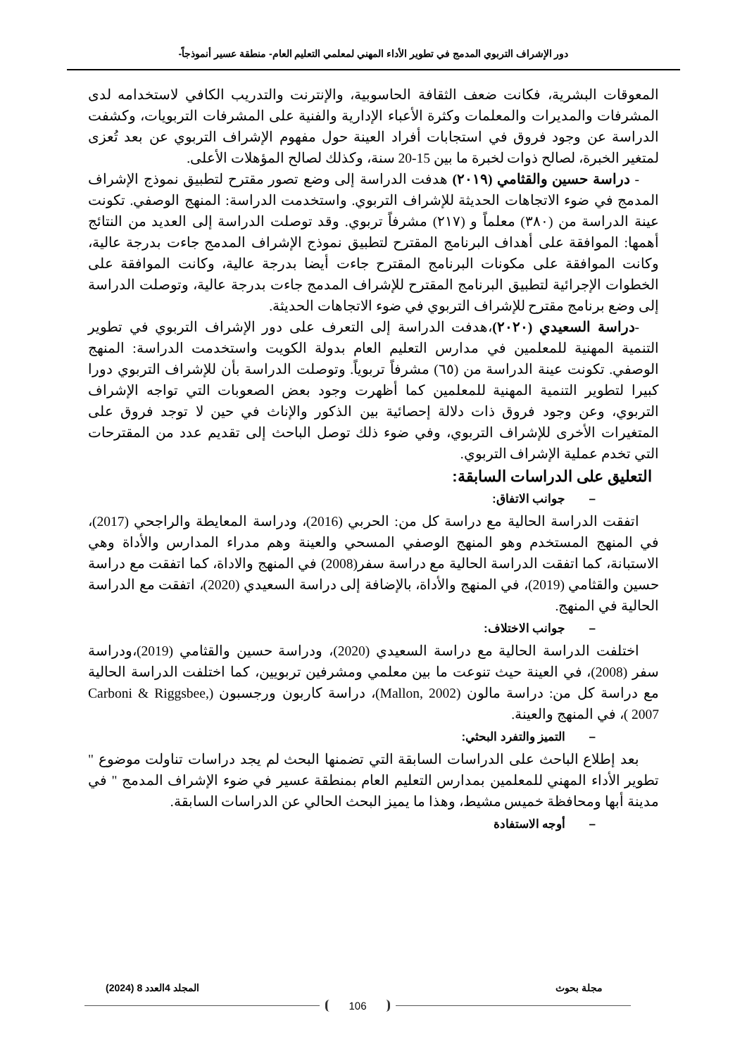دور الإشراف التربوي المدمج في تطوير الأداء المهني لمعلمي التعليم العام- منطقة عسير أنموذجاً-
المعوقات البشرية، فكانت ضعف الثقافة الحاسوبية، والإنترنت والتدريب الكافي لاستخدامه لدى المشرفات والمديرات والمعلمات وكثرة الأعباء الإدارية والفنية على المشرفات التربويات، وكشفت الدراسة عن وجود فروق في استجابات أفراد العينة حول مفهوم الإشراف التربوي عن بعد تُعزى لمتغير الخبرة، لصالح ذوات لخبرة ما بين 15-20 سنة، وكذلك لصالح المؤهلات الأعلى.
- دراسة حسين والقثامي (٢٠١٩) هدفت الدراسة إلى وضع تصور مقترح لتطبيق نموذج الإشراف المدمج في ضوء الاتجاهات الحديثة للإشراف التربوي. واستخدمت الدراسة: المنهج الوصفي. تكونت عينة الدراسة من (٣٨٠) معلماً و (٢١٧) مشرفاً تربوي. وقد توصلت الدراسة إلى العديد من النتائج أهمها: الموافقة على أهداف البرنامج المقترح لتطبيق نموذج الإشراف المدمج جاءت بدرجة عالية، وكانت الموافقة على مكونات البرنامج المقترح جاءت أيضا بدرجة عالية، وكانت الموافقة على الخطوات الإجرائية لتطبيق البرنامج المقترح للإشراف المدمج جاءت بدرجة عالية، وتوصلت الدراسة إلى وضع برنامج مقترح للإشراف التربوي في ضوء الاتجاهات الحديثة.
-دراسة السعيدي (٢٠٢٠)،هدفت الدراسة إلى التعرف على دور الإشراف التربوي في تطوير التنمية المهنية للمعلمين في مدارس التعليم العام بدولة الكويت واستخدمت الدراسة: المنهج الوصفي. تكونت عينة الدراسة من (٦٥) مشرفاً تربوياً. وتوصلت الدراسة بأن للإشراف التربوي دورا كبيرا لتطوير التنمية المهنية للمعلمين كما أظهرت وجود بعض الصعوبات التي تواجه الإشراف التربوي، وعن وجود فروق ذات دلالة إحصائية بين الذكور والإناث في حين لا توجد فروق على المتغيرات الأخرى للإشراف التربوي، وفي ضوء ذلك توصل الباحث إلى تقديم عدد من المقترحات التي تخدم عملية الإشراف التربوي.
التعليق على الدراسات السابقة:
– جوانب الاتفاق:
اتفقت الدراسة الحالية مع دراسة كل من: الحربي (2016)، ودراسة المعايطة والراجحي (2017)، في المنهج المستخدم وهو المنهج الوصفي المسحي والعينة وهم مدراء المدارس والأداة وهي الاستبانة، كما اتفقت الدراسة الحالية مع دراسة سفر(2008) في المنهج والاداة، كما اتفقت مع دراسة حسين والقثامي (2019)، في المنهج والأداة، بالإضافة إلى دراسة السعيدي (2020)، اتفقت مع الدراسة الحالية في المنهج.
– جوانب الاختلاف:
اختلفت الدراسة الحالية مع دراسة السعيدي (2020)، ودراسة حسين والقثامي (2019)،ودراسة سفر (2008)، في العينة حيث تنوعت ما بين معلمي ومشرفين تربويين، كما اختلفت الدراسة الحالية مع دراسة كل من: دراسة مالون (Mallon, 2002)، دراسة كاربون ورجسبون (Carboni & Riggsbee, 2007 )، في المنهج والعينة.
– التميز والتفرد البحثي:
بعد إطلاع الباحث على الدراسات السابقة التي تضمنها البحث لم يجد دراسات تناولت موضوع " تطوير الأداء المهني للمعلمين بمدارس التعليم العام بمنطقة عسير في ضوء الإشراف المدمج " في مدينة أبها ومحافظة خميس مشيط، وهذا ما يميز البحث الحالي عن الدراسات السابقة.
– أوجه الاستفادة
مجلة بحوث المجلد 4العدد 8 (2024)
106